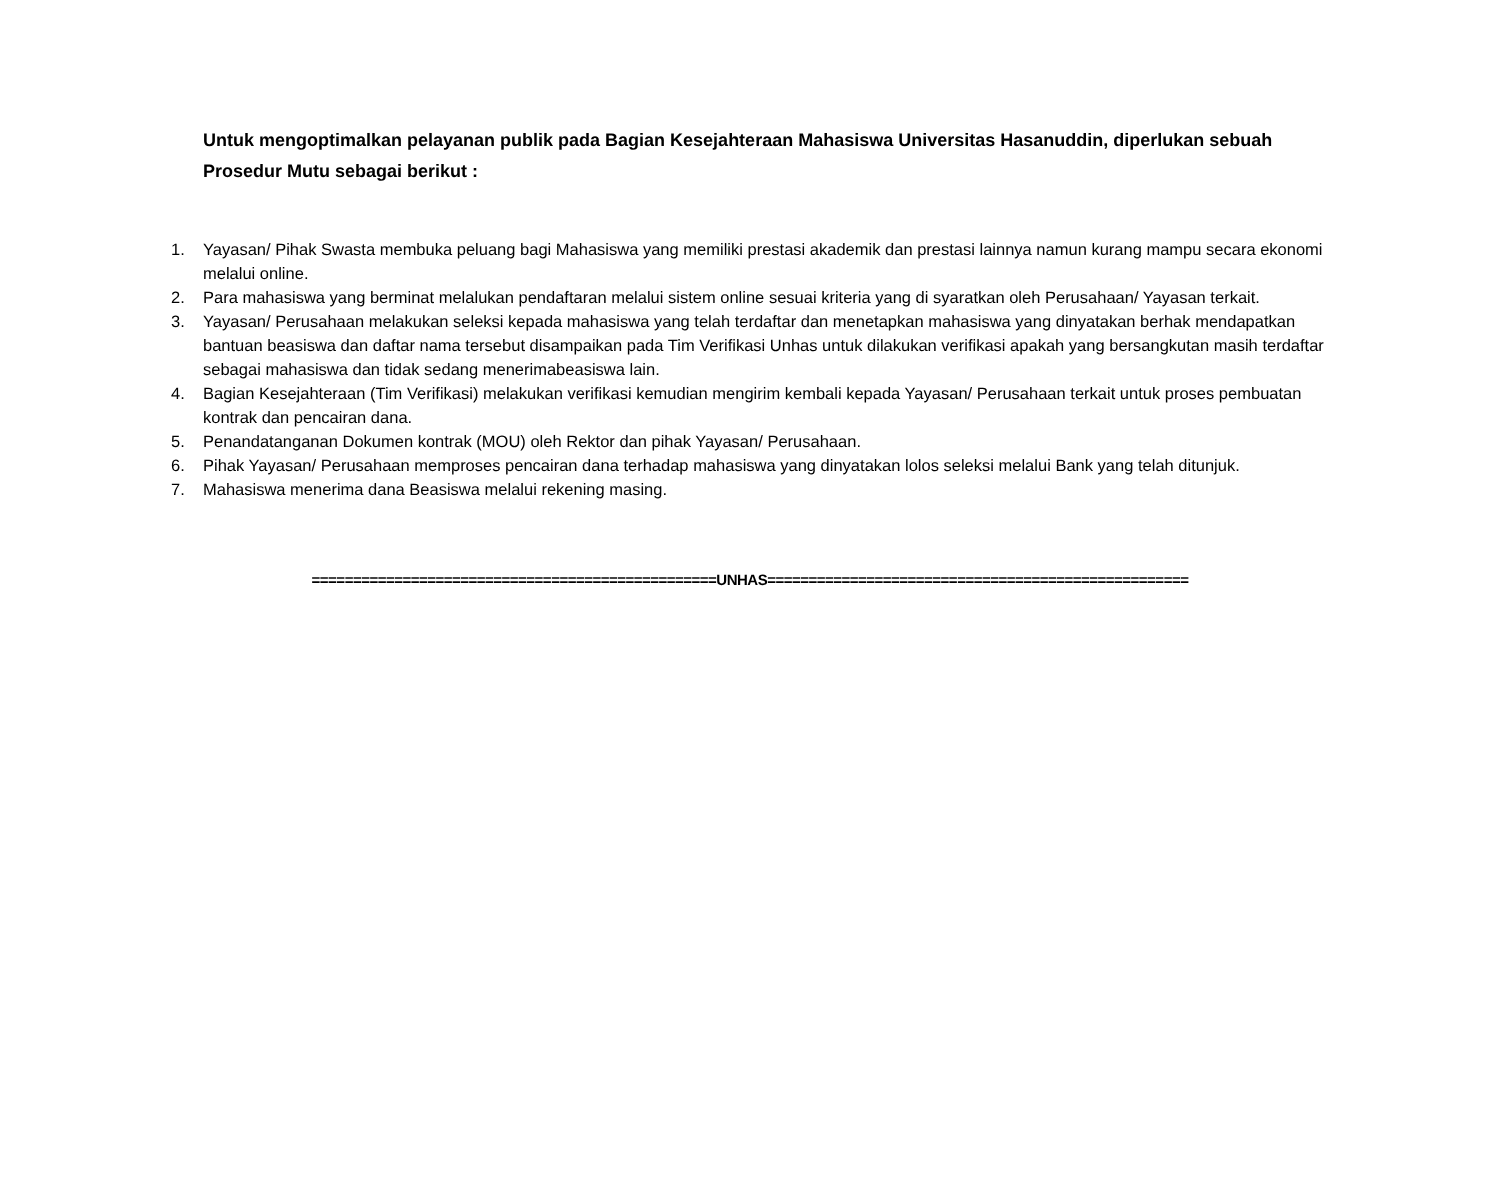Untuk mengoptimalkan pelayanan publik pada Bagian Kesejahteraan Mahasiswa Universitas Hasanuddin, diperlukan sebuah Prosedur Mutu sebagai berikut :
1. Yayasan/ Pihak Swasta membuka peluang bagi Mahasiswa yang memiliki prestasi akademik dan prestasi lainnya namun kurang mampu secara ekonomi melalui online.
2. Para mahasiswa yang berminat melalukan pendaftaran melalui sistem online sesuai kriteria yang di syaratkan oleh Perusahaan/ Yayasan terkait.
3. Yayasan/ Perusahaan melakukan seleksi kepada mahasiswa yang telah terdaftar dan menetapkan mahasiswa yang dinyatakan berhak mendapatkan bantuan beasiswa dan daftar nama tersebut disampaikan pada Tim Verifikasi Unhas untuk dilakukan verifikasi apakah yang bersangkutan masih terdaftar sebagai mahasiswa dan tidak sedang menerimabeasiswa lain.
4. Bagian Kesejahteraan (Tim Verifikasi) melakukan verifikasi kemudian mengirim kembali kepada Yayasan/ Perusahaan terkait untuk proses pembuatan kontrak dan pencairan dana.
5. Penandatanganan Dokumen kontrak (MOU) oleh Rektor dan pihak Yayasan/ Perusahaan.
6. Pihak Yayasan/ Perusahaan memproses pencairan dana terhadap mahasiswa yang dinyatakan lolos seleksi melalui Bank yang telah ditunjuk.
7. Mahasiswa menerima dana Beasiswa melalui rekening masing.
=================================================UNHAS===================================================